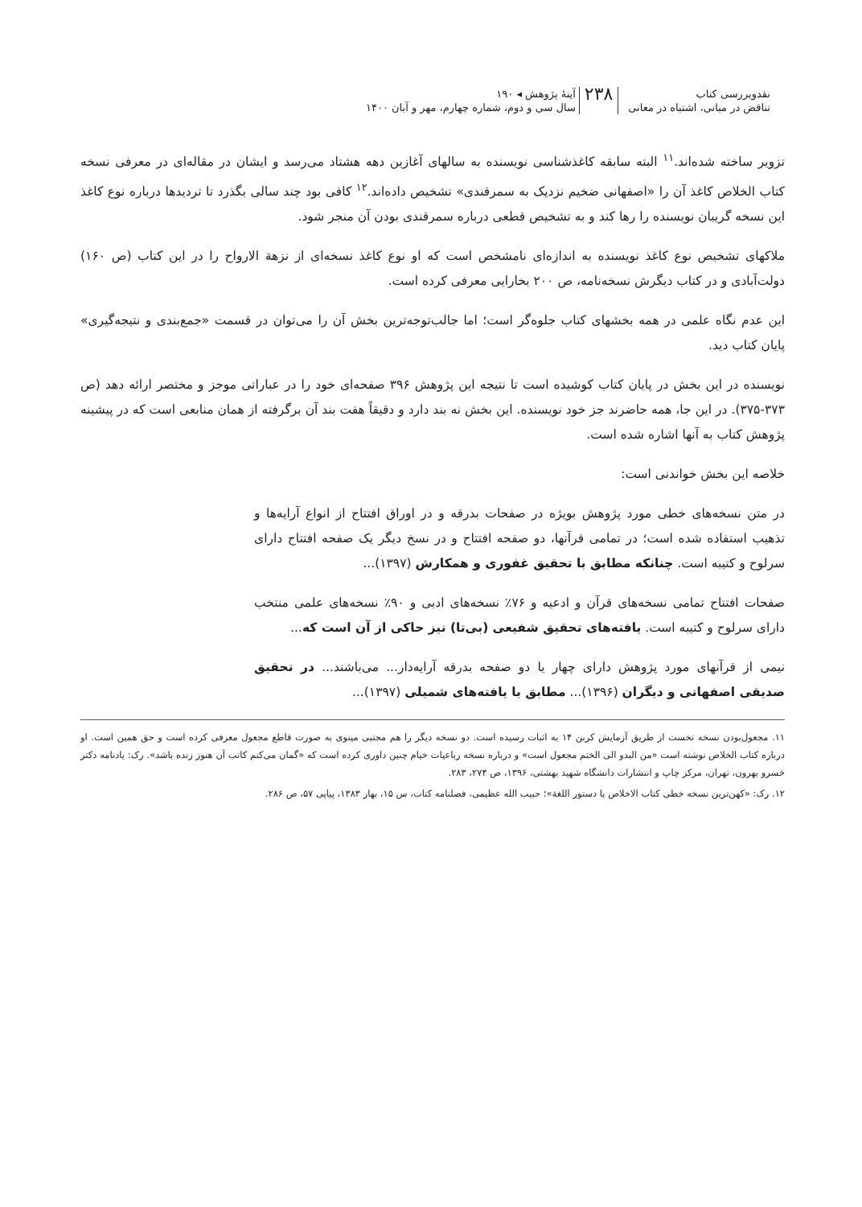نقدوبررسی کتاب
تناقض در مبانی، اشتباه در معانی
۲۳۸
آینۀ پژوهش ◂ ۱۹۰
سال سی و دوم، شماره چهارم، مهر و آبان ۱۴۰۰
تزویر ساخته شده‌اند.<sup>۱۱</sup> البته سابقه کاغذشناسی نویسنده به سالهای آغازین دهه هشتاد می‌رسد و ایشان در مقاله‌ای در معرفی نسخه کتاب الخلاص کاغذ آن را «اصفهانی ضخیم نزدیک به سمرقندی» تشخیص داده‌اند.<sup>۱۲</sup> کافی بود چند سالی بگذرد تا تردیدها درباره نوع کاغذ این نسخه گریبان نویسنده را رها کند و به تشخیص قطعی درباره سمرقندی بودن آن منجر شود.
ملاکهای تشخیص نوع کاغذ نویسنده به اندازه‌ای نامشخص است که او نوع کاغذ نسخه‌ای از نزهة الارواح را در این کتاب (ص ۱۶۰) دولت‌آبادی و در کتاب دیگرش نسخه‌نامه، ص ۲۰۰ بخارایی معرفی کرده است.
این عدم نگاه علمی در همه بخشهای کتاب جلوه‌گر است؛ اما جالب‌توجه‌ترین بخش آن را می‌توان در قسمت «جمع‌بندی و نتیجه‌گیری» پایان کتاب دید.
نویسنده در این بخش در پایان کتاب کوشیده است تا نتیجه این پژوهش ۳۹۶ صفحه‌ای خود را در عباراتی موجز و مختصر ارائه دهد (ص ۳۷۳-۳۷۵). در این جا، همه حاضرند جز خود نویسنده. این بخش نه بند دارد و دقیقاً هفت بند آن برگرفته از همان منابعی است که در پیشینه پژوهش کتاب به آنها اشاره شده است.
خلاصه این بخش خواندنی است:
در متن نسخه‌های خطی مورد پژوهش بویژه در صفحات بدرقه و در اوراق افتتاح از انواع آرایه‌ها و تذهیب استفاده شده است؛ در تمامی قرآنها، دو صفحه افتتاح و در نسخ دیگر یک صفحه افتتاح دارای سرلوح و کتیبه است. چنانکه مطابق با تحقیق غفوری و همکارش (۱۳۹۷)...
صفحات افتتاح تمامی نسخه‌های قرآن و ادعیه و ۷۶٪ نسخه‌های ادبی و ۹۰٪ نسخه‌های علمی منتخب دارای سرلوح و کتیبه است. یافته‌های تحقیق شفیعی (بی‌تا) نیز حاکی از آن است که...
نیمی از قرآنهای مورد پژوهش دارای چهار یا دو صفحه بدرقه آرایه‌دار... می‌باشند... در تحقیق صدیقی اصفهانی و دیگران (۱۳۹۶)... مطابق با یافته‌های شمیلی (۱۳۹۷)...
۱۱. مجعول‌بودن نسخه نخست از طریق آزمایش کربن ۱۴ به اثبات رسیده است. دو نسخه دیگر را هم مجتبی مینوی به صورت قاطع مجعول معرفی کرده است و حق همین است. او درباره کتاب الخلاص نوشته است «من البدو الی الختم مجعول است» و درباره نسخه رباعیات خیام چنین داوری کرده است که «گمان می‌کنم کاتب آن هنوز زنده باشد». رک: یادنامه دکتر خسرو بهرون، تهران، مرکز چاپ و انتشارات دانشگاه شهید بهشتی، ۱۳۹۶، ص ۲۷۴، ۲۸۳.
۱۲. رک: «کهن‌ترین نسخه خطی کتاب الاخلاص یا دستور اللغة»؛ حبیب الله عظیمی، فصلنامه کتاب، س ۱۵، بهار ۱۳۸۳، پیاپی ۵۷، ص ۲۸۶.